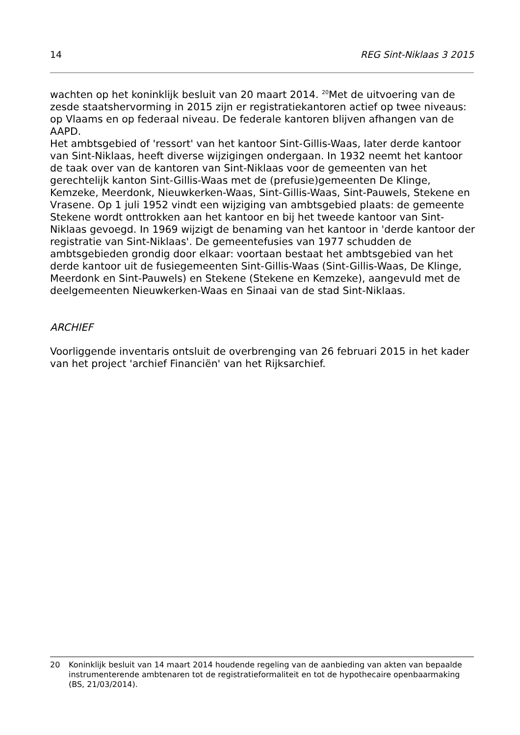14 REG Sint-Niklaas 3 2015
wachten op het koninklijk besluit van 20 maart 2014. <sup>20</sup>Met de uitvoering van de zesde staatshervorming in 2015 zijn er registratiekantoren actief op twee niveaus: op Vlaams en op federaal niveau. De federale kantoren blijven afhangen van de AAPD.
Het ambtsgebied of 'ressort' van het kantoor Sint-Gillis-Waas, later derde kantoor van Sint-Niklaas, heeft diverse wijzigingen ondergaan. In 1932 neemt het kantoor de taak over van de kantoren van Sint-Niklaas voor de gemeenten van het gerechtelijk kanton Sint-Gillis-Waas met de (prefusie)gemeenten De Klinge, Kemzeke, Meerdonk, Nieuwkerken-Waas, Sint-Gillis-Waas, Sint-Pauwels, Stekene en Vrasene. Op 1 juli 1952 vindt een wijziging van ambtsgebied plaats: de gemeente Stekene wordt onttrokken aan het kantoor en bij het tweede kantoor van Sint-Niklaas gevoegd. In 1969 wijzigt de benaming van het kantoor in 'derde kantoor der registratie van Sint-Niklaas'. De gemeentefusies van 1977 schudden de ambtsgebieden grondig door elkaar: voortaan bestaat het ambtsgebied van het derde kantoor uit de fusiegemeenten Sint-Gillis-Waas (Sint-Gillis-Waas, De Klinge, Meerdonk en Sint-Pauwels) en Stekene (Stekene en Kemzeke), aangevuld met de deelgemeenten Nieuwkerken-Waas en Sinaai van de stad Sint-Niklaas.
ARCHIEF
Voorliggende inventaris ontsluit de overbrenging van 26 februari 2015 in het kader van het project 'archief Financiën' van het Rijksarchief.
20 Koninklijk besluit van 14 maart 2014 houdende regeling van de aanbieding van akten van bepaalde instrumenterende ambtenaren tot de registratieformaliteit en tot de hypothecaire openbaarmaking (BS, 21/03/2014).